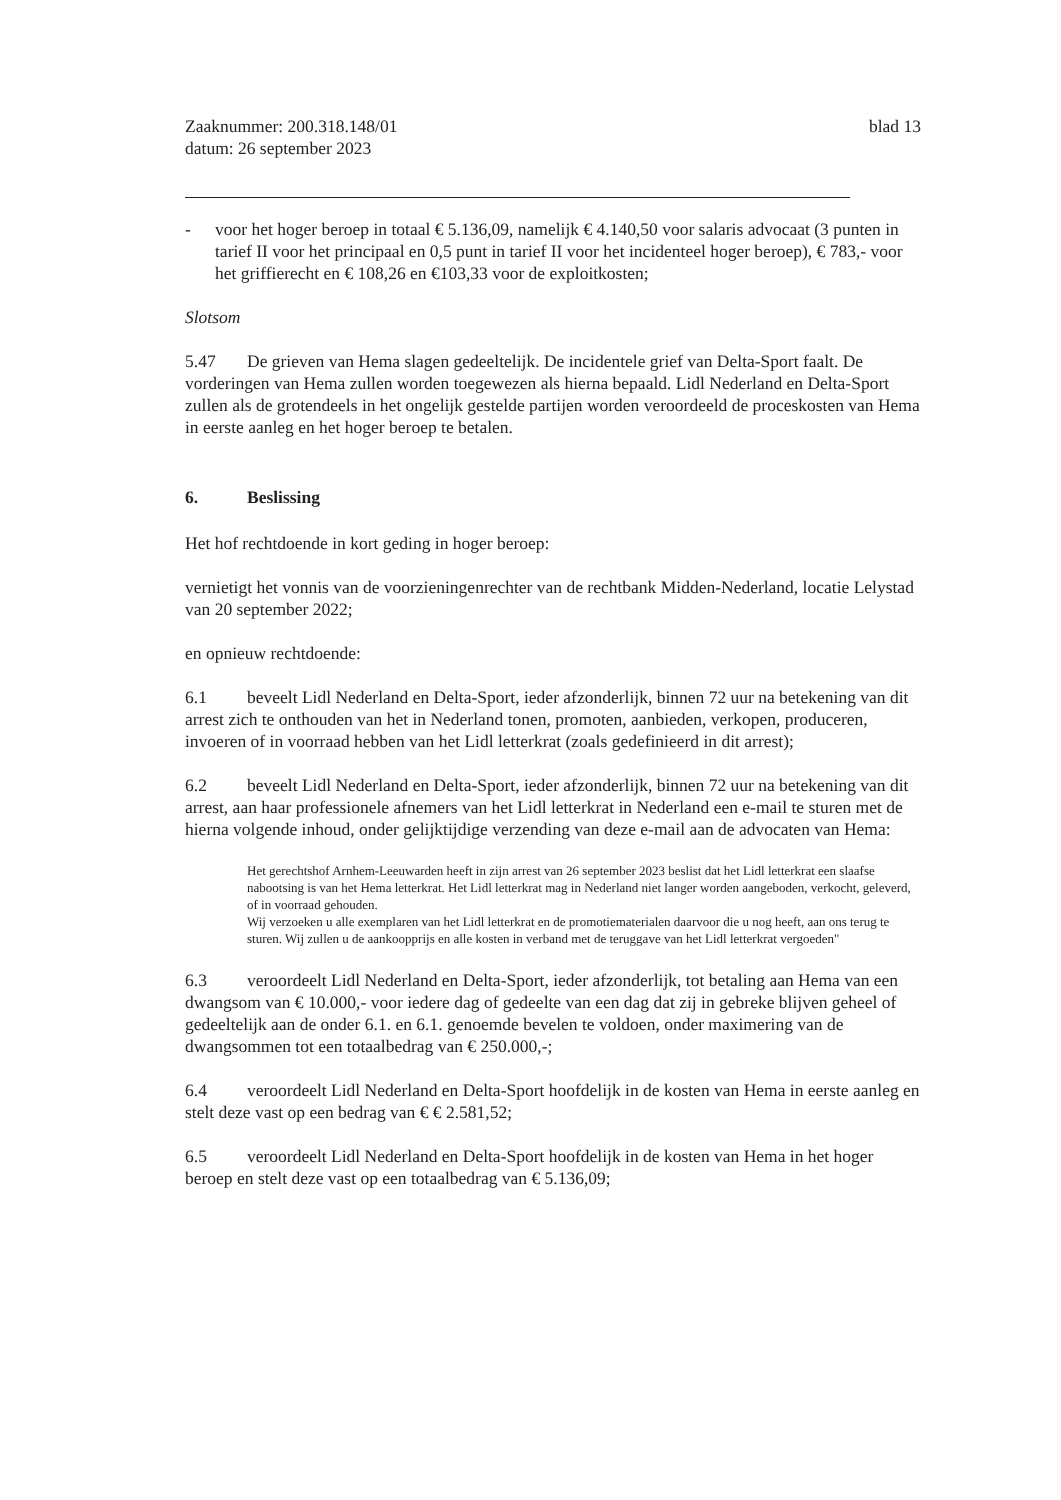Zaaknummer: 200.318.148/01
datum: 26 september 2023
blad 13
- voor het hoger beroep in totaal € 5.136,09, namelijk € 4.140,50 voor salaris advocaat (3 punten in tarief II voor het principaal en 0,5 punt in tarief II voor het incidenteel hoger beroep), € 783,- voor het griffierecht en € 108,26 en €103,33 voor de exploitkosten;
Slotsom
5.47 De grieven van Hema slagen gedeeltelijk. De incidentele grief van Delta-Sport faalt. De vorderingen van Hema zullen worden toegewezen als hierna bepaald. Lidl Nederland en Delta-Sport zullen als de grotendeels in het ongelijk gestelde partijen worden veroordeeld de proceskosten van Hema in eerste aanleg en het hoger beroep te betalen.
6. Beslissing
Het hof rechtdoende in kort geding in hoger beroep:
vernietigt het vonnis van de voorzieningenrechter van de rechtbank Midden-Nederland, locatie Lelystad van 20 september 2022;
en opnieuw rechtdoende:
6.1 beveelt Lidl Nederland en Delta-Sport, ieder afzonderlijk, binnen 72 uur na betekening van dit arrest zich te onthouden van het in Nederland tonen, promoten, aanbieden, verkopen, produceren, invoeren of in voorraad hebben van het Lidl letterkrat (zoals gedefinieerd in dit arrest);
6.2 beveelt Lidl Nederland en Delta-Sport, ieder afzonderlijk, binnen 72 uur na betekening van dit arrest, aan haar professionele afnemers van het Lidl letterkrat in Nederland een e-mail te sturen met de hierna volgende inhoud, onder gelijktijdige verzending van deze e-mail aan de advocaten van Hema:
Het gerechtshof Arnhem-Leeuwarden heeft in zijn arrest van 26 september 2023 beslist dat het Lidl letterkrat een slaafse nabootsing is van het Hema letterkrat. Het Lidl letterkrat mag in Nederland niet langer worden aangeboden, verkocht, geleverd, of in voorraad gehouden.
Wij verzoeken u alle exemplaren van het Lidl letterkrat en de promotiematerialen daarvoor die u nog heeft, aan ons terug te sturen. Wij zullen u de aankoopprijs en alle kosten in verband met de teruggave van het Lidl letterkrat vergoeden"
6.3 veroordeelt Lidl Nederland en Delta-Sport, ieder afzonderlijk, tot betaling aan Hema van een dwangsom van € 10.000,- voor iedere dag of gedeelte van een dag dat zij in gebreke blijven geheel of gedeeltelijk aan de onder 6.1. en 6.1. genoemde bevelen te voldoen, onder maximering van de dwangsommen tot een totaalbedrag van € 250.000,-;
6.4 veroordeelt Lidl Nederland en Delta-Sport hoofdelijk in de kosten van Hema in eerste aanleg en stelt deze vast op een bedrag van € € 2.581,52;
6.5 veroordeelt Lidl Nederland en Delta-Sport hoofdelijk in de kosten van Hema in het hoger beroep en stelt deze vast op een totaalbedrag van € 5.136,09;